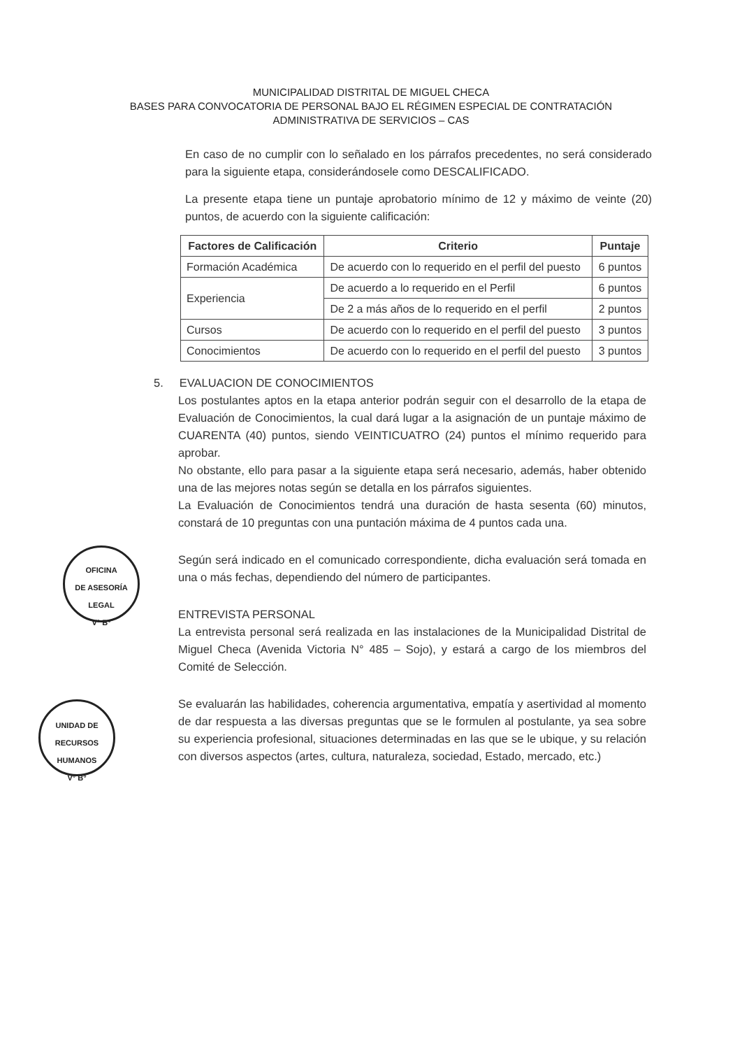MUNICIPALIDAD DISTRITAL DE MIGUEL CHECA
BASES PARA CONVOCATORIA DE PERSONAL BAJO EL RÉGIMEN ESPECIAL DE CONTRATACIÓN
ADMINISTRATIVA DE SERVICIOS – CAS
En caso de no cumplir con lo señalado en los párrafos precedentes, no será considerado para la siguiente etapa, considerándosele como DESCALIFICADO.
La presente etapa tiene un puntaje aprobatorio mínimo de 12 y máximo de veinte (20) puntos, de acuerdo con la siguiente calificación:
| Factores de Calificación | Criterio | Puntaje |
| --- | --- | --- |
| Formación Académica | De acuerdo con lo requerido en el perfil del puesto | 6 puntos |
| Experiencia | De acuerdo a lo requerido en el Perfil | 6 puntos |
| | De 2 a más años de lo requerido en el perfil | 2 puntos |
| Cursos | De acuerdo con lo requerido en el perfil del puesto | 3 puntos |
| Conocimientos | De acuerdo con lo requerido en el perfil del puesto | 3 puntos |
5. EVALUACION DE CONOCIMIENTOS
Los postulantes aptos en la etapa anterior podrán seguir con el desarrollo de la etapa de Evaluación de Conocimientos, la cual dará lugar a la asignación de un puntaje máximo de CUARENTA (40) puntos, siendo VEINTICUATRO (24) puntos el mínimo requerido para aprobar.
No obstante, ello para pasar a la siguiente etapa será necesario, además, haber obtenido una de las mejores notas según se detalla en los párrafos siguientes.
La Evaluación de Conocimientos tendrá una duración de hasta sesenta (60) minutos, constará de 10 preguntas con una puntación máxima de 4 puntos cada una.
Según será indicado en el comunicado correspondiente, dicha evaluación será tomada en una o más fechas, dependiendo del número de participantes.
ENTREVISTA PERSONAL
La entrevista personal será realizada en las instalaciones de la Municipalidad Distrital de Miguel Checa (Avenida Victoria N° 485 – Sojo), y estará a cargo de los miembros del Comité de Selección.
Se evaluarán las habilidades, coherencia argumentativa, empatía y asertividad al momento de dar respuesta a las diversas preguntas que se le formulen al postulante, ya sea sobre su experiencia profesional, situaciones determinadas en las que se le ubique, y su relación con diversos aspectos (artes, cultura, naturaleza, sociedad, Estado, mercado, etc.)
OFICINA
DE ASESORÍA
LEGAL
V° B°
UNIDAD DE
RECURSOS
HUMANOS
V° B°